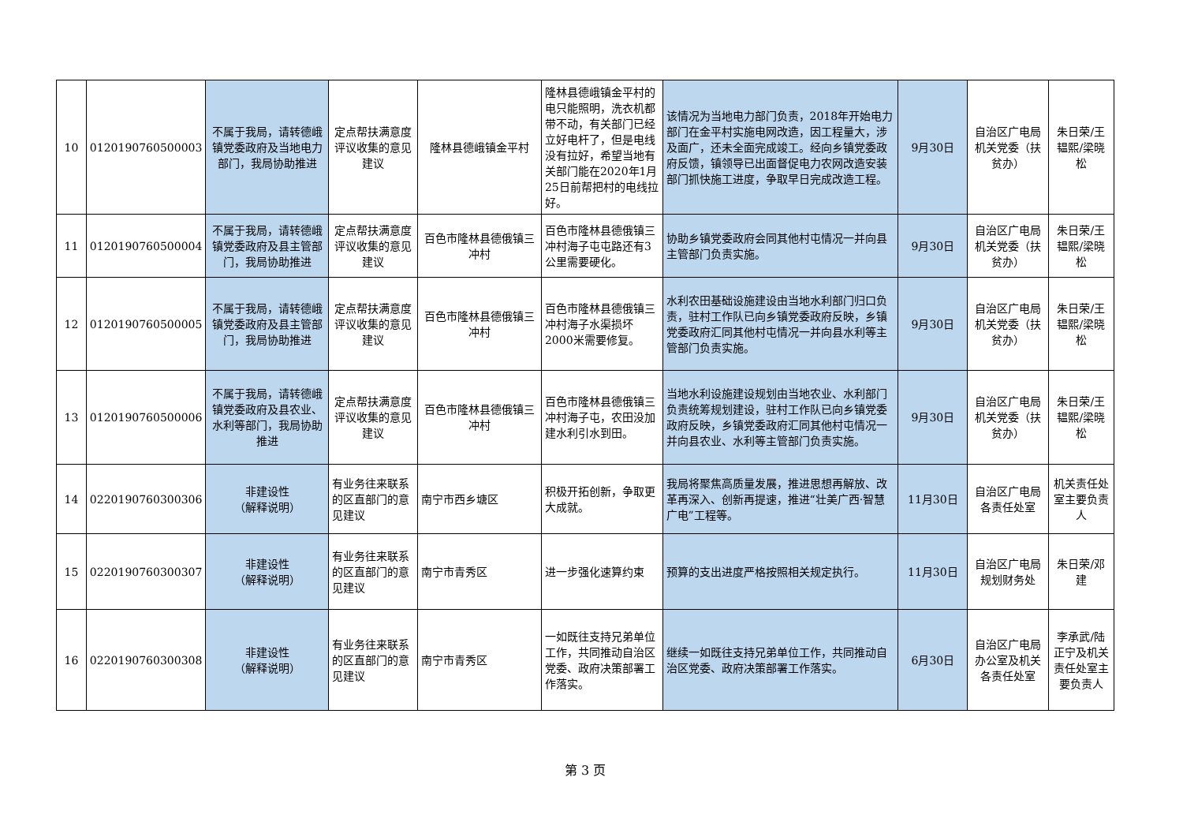| 10 | 0120190760500003 | 不属于我局，请转德峨镇党委政府及当地电力部门，我局协助推进 | 定点帮扶满意度评议收集的意见建议 | 隆林县德峨镇金平村 | 隆林县德峨镇金平村的电只能照明，洗衣机都带不动，有关部门已经立好电杆了，但是电线没有拉好，希望当地有关部门能在2020年1月25日前帮把村的电线拉好。 | 该情况为当地电力部门负责，2018年开始电力部门在金平村实施电网改造，因工程量大，涉及面广，还未全面完成竣工。经向乡镇党委政府反馈，镇领导已出面督促电力农网改造安装部门抓快施工进度，争取早日完成改造工程。 | 9月30日 | 自治区广电局机关党委（扶贫办） | 朱日荣/王韫熙/梁晓松 |
| 11 | 0120190760500004 | 不属于我局，请转德峨镇党委政府及县主管部门，我局协助推进 | 定点帮扶满意度评议收集的意见建议 | 百色市隆林县德俄镇三冲村 | 百色市隆林县德俄镇三冲村海子屯屯路还有3公里需要硬化。 | 协助乡镇党委政府会同其他村屯情况一并向县主管部门负责实施。 | 9月30日 | 自治区广电局机关党委（扶贫办） | 朱日荣/王韫熙/梁晓松 |
| 12 | 0120190760500005 | 不属于我局，请转德峨镇党委政府及县主管部门，我局协助推进 | 定点帮扶满意度评议收集的意见建议 | 百色市隆林县德俄镇三冲村 | 百色市隆林县德俄镇三冲村海子水渠损坏2000米需要修复。 | 水利农田基础设施建设由当地水利部门归口负责，驻村工作队已向乡镇党委政府反映，乡镇党委政府汇同其他村屯情况一并向县水利等主管部门负责实施。 | 9月30日 | 自治区广电局机关党委（扶贫办） | 朱日荣/王韫熙/梁晓松 |
| 13 | 0120190760500006 | 不属于我局，请转德峨镇党委政府及县农业、水利等部门，我局协助推进 | 定点帮扶满意度评议收集的意见建议 | 百色市隆林县德俄镇三冲村 | 百色市隆林县德俄镇三冲村海子屯，农田没加建水利引水到田。 | 当地水利设施建设规划由当地农业、水利部门负责统筹规划建设，驻村工作队已向乡镇党委政府反映，乡镇党委政府汇同其他村屯情况一并向县农业、水利等主管部门负责实施。 | 9月30日 | 自治区广电局机关党委（扶贫办） | 朱日荣/王韫熙/梁晓松 |
| 14 | 0220190760300306 | 非建设性 （解释说明） | 有业务往来联系的区直部门的意见建议 | 南宁市西乡塘区 | 积极开拓创新，争取更大成就。 | 我局将聚焦高质量发展，推进思想再解放、改革再深入、创新再提速，推进“壮美广西·智慧广电”工程等。 | 11月30日 | 自治区广电局各责任处室 | 机关责任处室主要负责人 |
| 15 | 0220190760300307 | 非建设性 （解释说明） | 有业务往来联系的区直部门的意见建议 | 南宁市青秀区 | 进一步强化速算约束 | 预算的支出进度严格按照相关规定执行。 | 11月30日 | 自治区广电局规划财务处 | 朱日荣/邓建 |
| 16 | 0220190760300308 | 非建设性 （解释说明） | 有业务往来联系的区直部门的意见建议 | 南宁市青秀区 | 一如既往支持兄弟单位工作，共同推动自治区党委、政府决策部署工作落实。 | 继续一如既往支持兄弟单位工作，共同推动自治区党委、政府决策部署工作落实。 | 6月30日 | 自治区广电局办公室及机关各责任处室 | 李承武/陆正宁及机关责任处室主要负责人 |
第 3 页